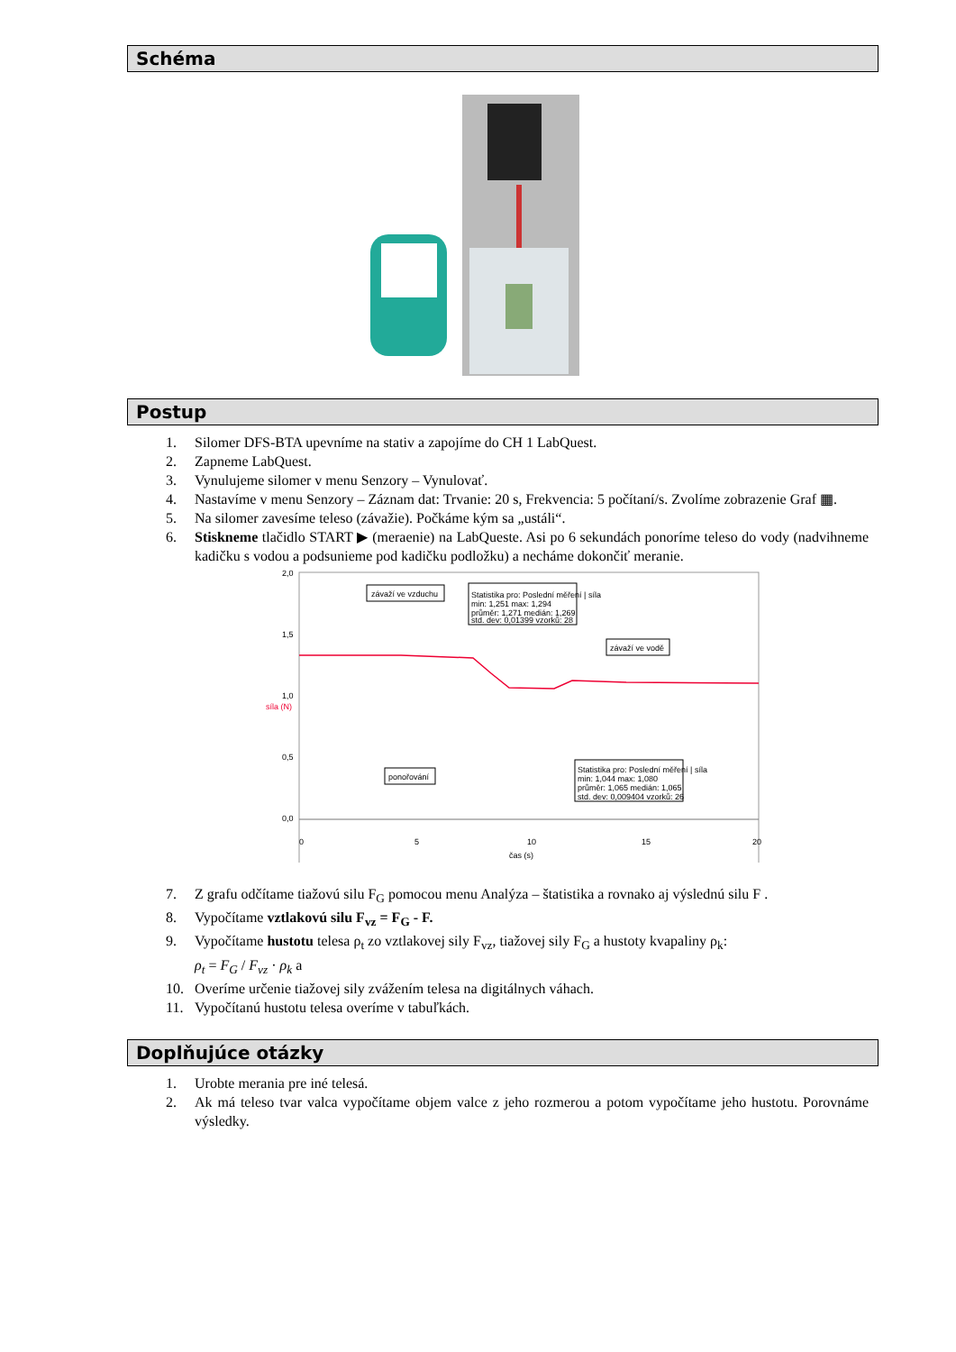Schéma
Postup
1. Silomer DFS-BTA upevníme na stativ a zapojíme do CH 1 LabQuest.
2. Zapneme LabQuest.
3. Vynulujeme silomer v menu Senzory – Vynulovať.
4. Nastavíme v menu Senzory – Záznam dat: Trvanie: 20 s, Frekvencia: 5 počítaní/s. Zvolíme zobrazenie Graf ▦.
5. Na silomer zavesíme teleso (závažie). Počkáme kým sa „ustáli“.
6. Stiskneme tlačidlo START ▶ (meraenie) na LabQueste. Asi po 6 sekundách ponoríme teleso do vody (nadvihneme kadičku s vodou a podsunieme pod kadičku podložku) a necháme dokončiť meranie.
2,0
1,5
1,0
0,5
0,0
závaží ve vzduchu
Statistika pro: Poslední měření | síla
min: 1,251 max: 1,294
průměr: 1,271 medián: 1,269
std. dev: 0,01399 vzorků: 28
závaží ve vodě
ponořování
Statistika pro: Poslední měření | síla
min: 1,044 max: 1,080
průměr: 1,065 medián: 1,065
std. dev: 0,009404 vzorků: 26
0
5
10
15
20
čas (s)
síla (N)
7. Z grafu odčítame tiažovú silu F<sub>G</sub> pomocou menu Analýza – štatistika a rovnako aj výslednú silu F .
8. Vypočítame vztlakovú silu F<sub>vz</sub> = F<sub>G</sub> - F.
9. Vypočítame hustotu telesa ρ<sub>t</sub> zo vztlakovej sily F<sub>vz</sub>, tiažovej sily F<sub>G</sub> a hustoty kvapaliny ρ<sub>k</sub>:
ρ<sub>t</sub> = F<sub>G</sub> / F<sub>vz</sub> · ρ<sub>k</sub> a
10. Overíme určenie tiažovej sily zvážením telesa na digitálnych váhach.
11. Vypočítanú hustotu telesa overíme v tabuľkách.
Doplňujúce otázky
1. Urobte merania pre iné telesá.
2. Ak má teleso tvar valca vypočítame objem valce z jeho rozmerou a potom vypočítame jeho hustotu. Porovnáme výsledky.